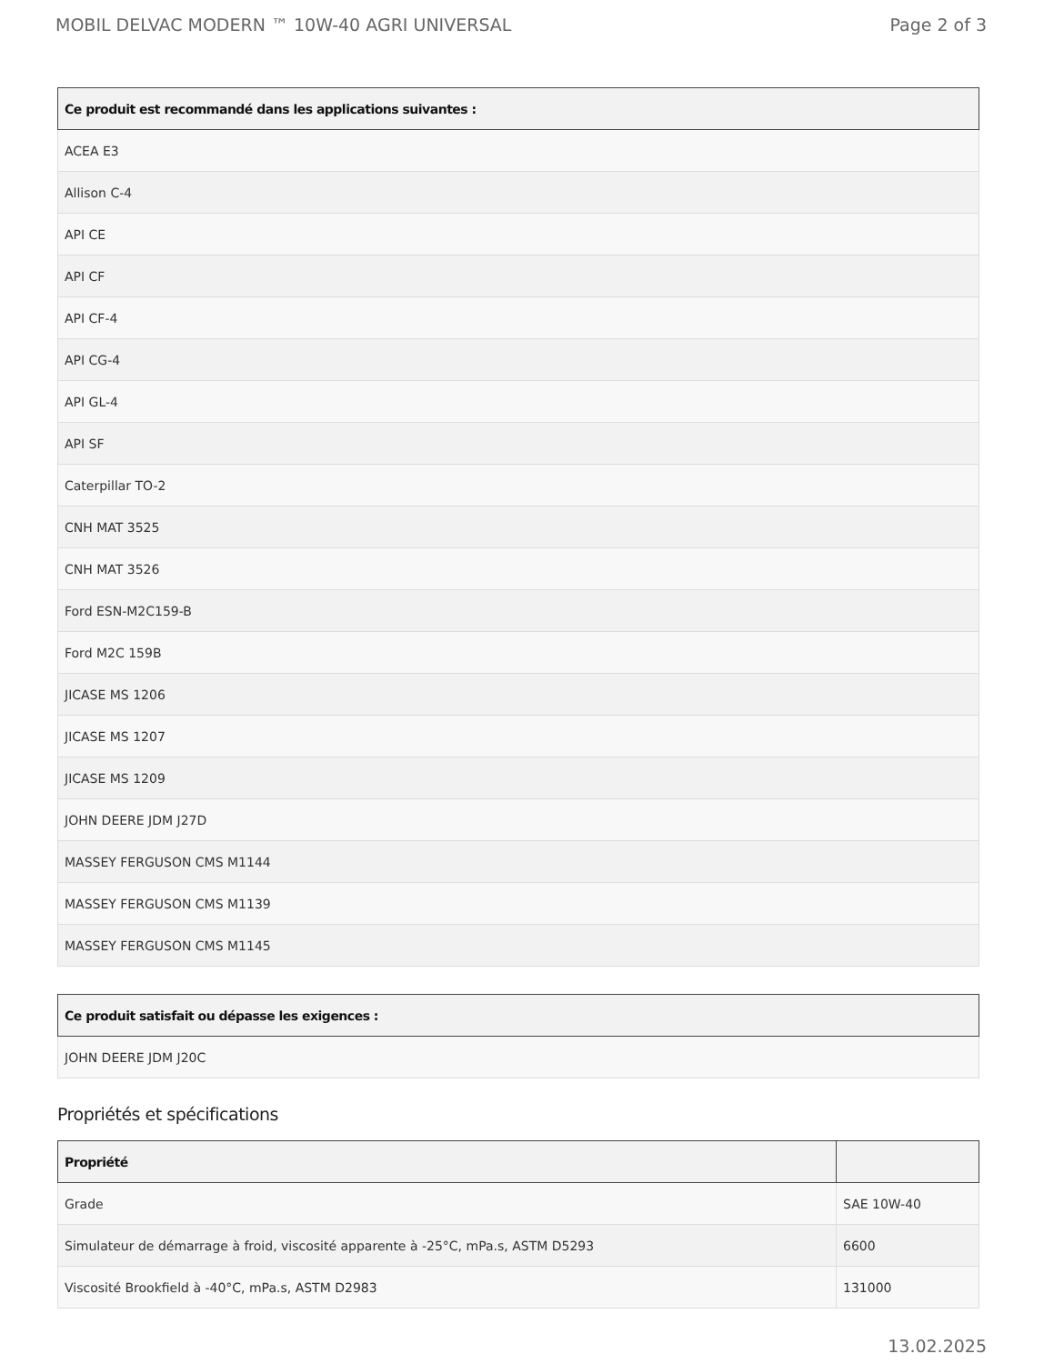MOBIL DELVAC MODERN ™ 10W-40 AGRI UNIVERSAL Page 2 of 3
| Ce produit est recommandé dans les applications suivantes : |
| --- |
| ACEA E3 |
| Allison C-4 |
| API CE |
| API CF |
| API CF-4 |
| API CG-4 |
| API GL-4 |
| API SF |
| Caterpillar TO-2 |
| CNH MAT 3525 |
| CNH MAT 3526 |
| Ford ESN-M2C159-B |
| Ford M2C 159B |
| JICASE MS 1206 |
| JICASE MS 1207 |
| JICASE MS 1209 |
| JOHN DEERE JDM J27D |
| MASSEY FERGUSON CMS M1144 |
| MASSEY FERGUSON CMS M1139 |
| MASSEY FERGUSON CMS M1145 |
| Ce produit satisfait ou dépasse les exigences : |
| --- |
| JOHN DEERE JDM J20C |
Propriétés et spécifications
| Propriété | |
| --- | --- |
| Grade | SAE 10W-40 |
| Simulateur de démarrage à froid, viscosité apparente à -25°C, mPa.s, ASTM D5293 | 6600 |
| Viscosité Brookfield à -40°C, mPa.s, ASTM D2983 | 131000 |
13.02.2025